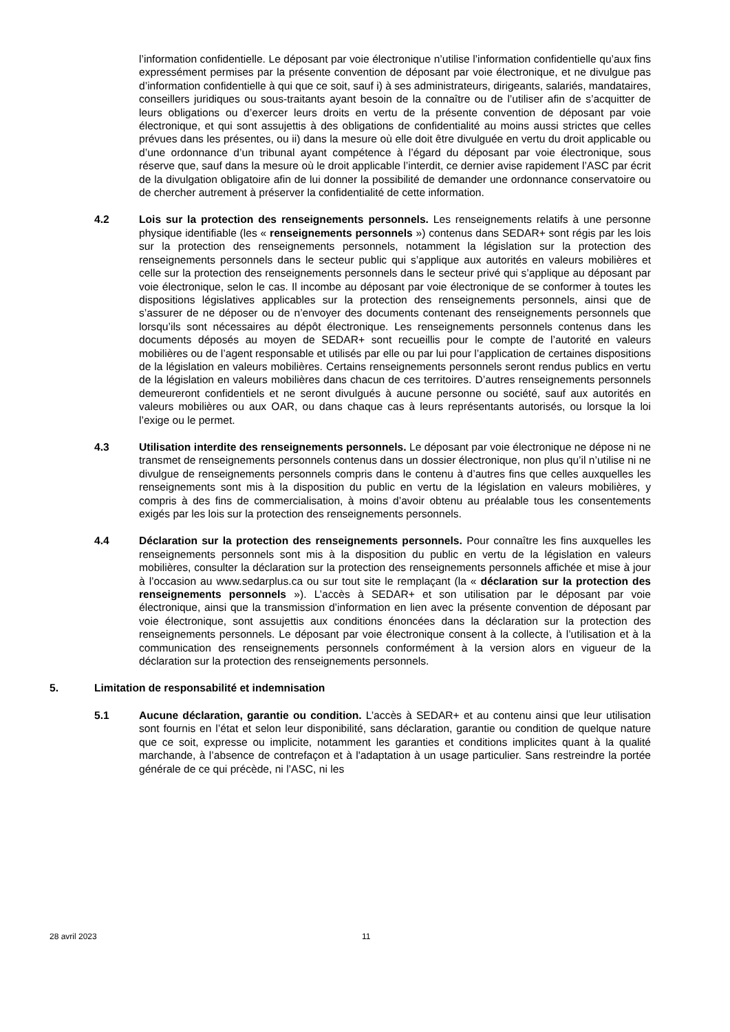l’information confidentielle. Le déposant par voie électronique n’utilise l’information confidentielle qu’aux fins expressément permises par la présente convention de déposant par voie électronique, et ne divulgue pas d’information confidentielle à qui que ce soit, sauf i) à ses administrateurs, dirigeants, salariés, mandataires, conseillers juridiques ou sous-traitants ayant besoin de la connaître ou de l’utiliser afin de s’acquitter de leurs obligations ou d’exercer leurs droits en vertu de la présente convention de déposant par voie électronique, et qui sont assujettis à des obligations de confidentialité au moins aussi strictes que celles prévues dans les présentes, ou ii) dans la mesure où elle doit être divulguée en vertu du droit applicable ou d’une ordonnance d’un tribunal ayant compétence à l’égard du déposant par voie électronique, sous réserve que, sauf dans la mesure où le droit applicable l’interdit, ce dernier avise rapidement l’ASC par écrit de la divulgation obligatoire afin de lui donner la possibilité de demander une ordonnance conservatoire ou de chercher autrement à préserver la confidentialité de cette information.
4.2 Lois sur la protection des renseignements personnels. Les renseignements relatifs à une personne physique identifiable (les « renseignements personnels ») contenus dans SEDAR+ sont régis par les lois sur la protection des renseignements personnels, notamment la législation sur la protection des renseignements personnels dans le secteur public qui s’applique aux autorités en valeurs mobilières et celle sur la protection des renseignements personnels dans le secteur privé qui s’applique au déposant par voie électronique, selon le cas. Il incombe au déposant par voie électronique de se conformer à toutes les dispositions législatives applicables sur la protection des renseignements personnels, ainsi que de s’assurer de ne déposer ou de n’envoyer des documents contenant des renseignements personnels que lorsqu’ils sont nécessaires au dépôt électronique. Les renseignements personnels contenus dans les documents déposés au moyen de SEDAR+ sont recueillis pour le compte de l’autorité en valeurs mobilières ou de l’agent responsable et utilisés par elle ou par lui pour l’application de certaines dispositions de la législation en valeurs mobilières. Certains renseignements personnels seront rendus publics en vertu de la législation en valeurs mobilières dans chacun de ces territoires. D’autres renseignements personnels demeureront confidentiels et ne seront divulgués à aucune personne ou société, sauf aux autorités en valeurs mobilières ou aux OAR, ou dans chaque cas à leurs représentants autorisés, ou lorsque la loi l’exige ou le permet.
4.3 Utilisation interdite des renseignements personnels. Le déposant par voie électronique ne dépose ni ne transmet de renseignements personnels contenus dans un dossier électronique, non plus qu’il n’utilise ni ne divulgue de renseignements personnels compris dans le contenu à d’autres fins que celles auxquelles les renseignements sont mis à la disposition du public en vertu de la législation en valeurs mobilières, y compris à des fins de commercialisation, à moins d’avoir obtenu au préalable tous les consentements exigés par les lois sur la protection des renseignements personnels.
4.4 Déclaration sur la protection des renseignements personnels. Pour connaître les fins auxquelles les renseignements personnels sont mis à la disposition du public en vertu de la législation en valeurs mobilières, consulter la déclaration sur la protection des renseignements personnels affichée et mise à jour à l’occasion au www.sedarplus.ca ou sur tout site le remplaçant (la « déclaration sur la protection des renseignements personnels »). L’accès à SEDAR+ et son utilisation par le déposant par voie électronique, ainsi que la transmission d’information en lien avec la présente convention de déposant par voie électronique, sont assujettis aux conditions énoncées dans la déclaration sur la protection des renseignements personnels. Le déposant par voie électronique consent à la collecte, à l’utilisation et à la communication des renseignements personnels conformément à la version alors en vigueur de la déclaration sur la protection des renseignements personnels.
5. Limitation de responsabilité et indemnisation
5.1 Aucune déclaration, garantie ou condition. L’accès à SEDAR+ et au contenu ainsi que leur utilisation sont fournis en l’état et selon leur disponibilité, sans déclaration, garantie ou condition de quelque nature que ce soit, expresse ou implicite, notamment les garanties et conditions implicites quant à la qualité marchande, à l’absence de contrefaçon et à l'adaptation à un usage particulier. Sans restreindre la portée générale de ce qui précède, ni l’ASC, ni les
28 avril 2023 11